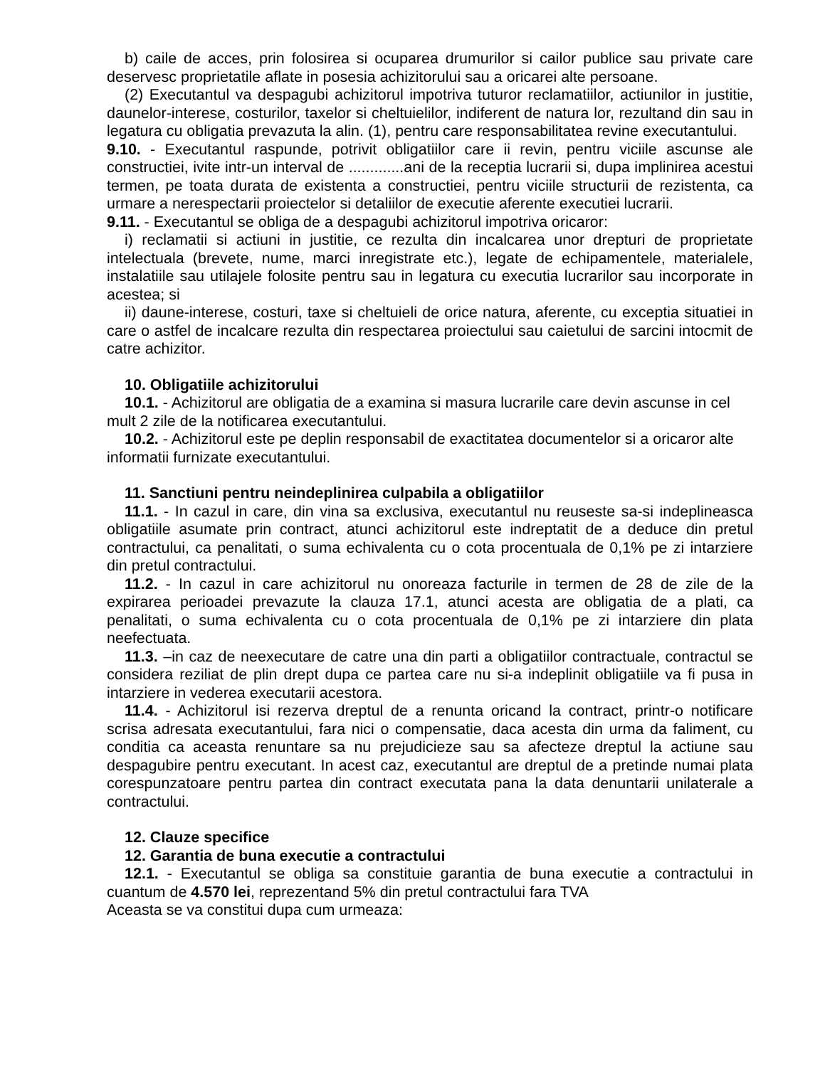b) caile de acces, prin folosirea si ocuparea drumurilor si cailor publice sau private care deservesc proprietatile aflate in posesia achizitorului sau a oricarei alte persoane.
(2) Executantul va despagubi achizitorul impotriva tuturor reclamatiilor, actiunilor in justitie, daunelor-interese, costurilor, taxelor si cheltuielilor, indiferent de natura lor, rezultand din sau in legatura cu obligatia prevazuta la alin. (1), pentru care responsabilitatea revine executantului.
9.10. - Executantul raspunde, potrivit obligatiilor care ii revin, pentru viciile ascunse ale constructiei, ivite intr-un interval de .............ani de la receptia lucrarii si, dupa implinirea acestui termen, pe toata durata de existenta a constructiei, pentru viciile structurii de rezistenta, ca urmare a nerespectarii proiectelor si detaliilor de executie aferente executiei lucrarii.
9.11. - Executantul se obliga de a despagubi achizitorul impotriva oricaror:
i) reclamatii si actiuni in justitie, ce rezulta din incalcarea unor drepturi de proprietate intelectuala (brevete, nume, marci inregistrate etc.), legate de echipamentele, materialele, instalatiile sau utilajele folosite pentru sau in legatura cu executia lucrarilor sau incorporate in acestea; si
ii) daune-interese, costuri, taxe si cheltuieli de orice natura, aferente, cu exceptia situatiei in care o astfel de incalcare rezulta din respectarea proiectului sau caietului de sarcini intocmit de catre achizitor.
10. Obligatiile achizitorului
10.1. - Achizitorul are obligatia de a examina si masura lucrarile care devin ascunse in cel mult 2 zile de la notificarea executantului.
10.2. - Achizitorul este pe deplin responsabil de exactitatea documentelor si a oricaror alte informatii furnizate executantului.
11. Sanctiuni pentru neindeplinirea culpabila a obligatiilor
11.1. - In cazul in care, din vina sa exclusiva, executantul nu reuseste sa-si indeplineasca obligatiile asumate prin contract, atunci achizitorul este indreptatit de a deduce din pretul contractului, ca penalitati, o suma echivalenta cu o cota procentuala de 0,1% pe zi intarziere din pretul contractului.
11.2. - In cazul in care achizitorul nu onoreaza facturile in termen de 28 de zile de la expirarea perioadei prevazute la clauza 17.1, atunci acesta are obligatia de a plati, ca penalitati, o suma echivalenta cu o cota procentuala de 0,1% pe zi intarziere din plata neefectuata.
11.3. –in caz de neexecutare de catre una din parti a obligatiilor contractuale, contractul se considera reziliat de plin drept dupa ce partea care nu si-a indeplinit obligatiile va fi pusa in intarziere in vederea executarii acestora.
11.4. - Achizitorul isi rezerva dreptul de a renunta oricand la contract, printr-o notificare scrisa adresata executantului, fara nici o compensatie, daca acesta din urma da faliment, cu conditia ca aceasta renuntare sa nu prejudicieze sau sa afecteze dreptul la actiune sau despagubire pentru executant. In acest caz, executantul are dreptul de a pretinde numai plata corespunzatoare pentru partea din contract executata pana la data denuntarii unilaterale a contractului.
12. Clauze specifice
12. Garantia de buna executie a contractului
12.1. - Executantul se obliga sa constituie garantia de buna executie a contractului in cuantum de 4.570 lei, reprezentand 5% din pretul contractului fara TVA
Aceasta se va constitui dupa cum urmeaza: